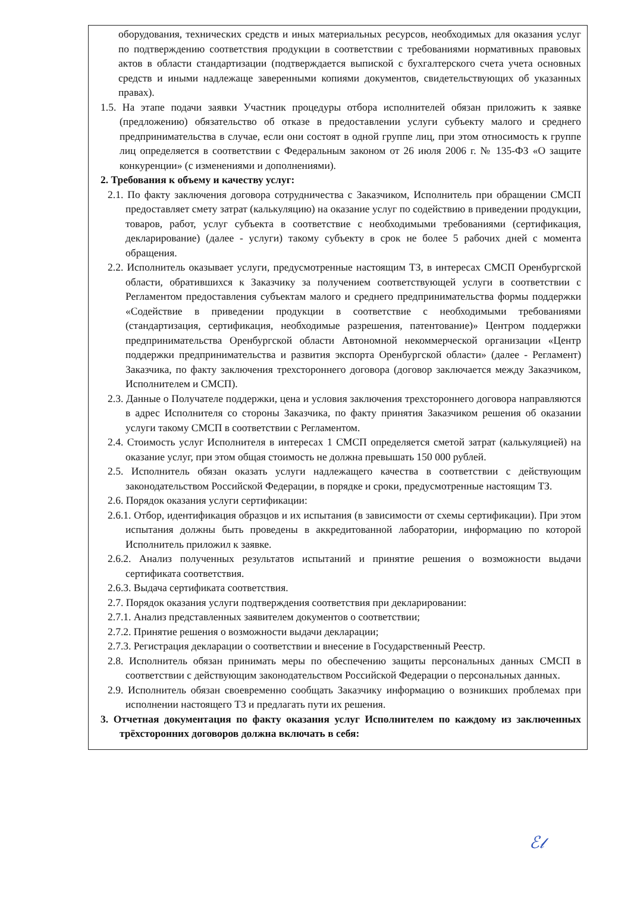оборудования, технических средств и иных материальных ресурсов, необходимых для оказания услуг по подтверждению соответствия продукции в соответствии с требованиями нормативных правовых актов в области стандартизации (подтверждается выпиской с бухгалтерского счета учета основных средств и иными надлежаще заверенными копиями документов, свидетельствующих об указанных правах).
1.5. На этапе подачи заявки Участник процедуры отбора исполнителей обязан приложить к заявке (предложению) обязательство об отказе в предоставлении услуги субъекту малого и среднего предпринимательства в случае, если они состоят в одной группе лиц, при этом относимость к группе лиц определяется в соответствии с Федеральным законом от 26 июля 2006 г. № 135-ФЗ «О защите конкуренции» (с изменениями и дополнениями).
2. Требования к объему и качеству услуг:
2.1. По факту заключения договора сотрудничества с Заказчиком, Исполнитель при обращении СМСП предоставляет смету затрат (калькуляцию) на оказание услуг по содействию в приведении продукции, товаров, работ, услуг субъекта в соответствие с необходимыми требованиями (сертификация, декларирование) (далее - услуги) такому субъекту в срок не более 5 рабочих дней с момента обращения.
2.2. Исполнитель оказывает услуги, предусмотренные настоящим ТЗ, в интересах СМСП Оренбургской области, обратившихся к Заказчику за получением соответствующей услуги в соответствии с Регламентом предоставления субъектам малого и среднего предпринимательства формы поддержки «Содействие в приведении продукции в соответствие с необходимыми требованиями (стандартизация, сертификация, необходимые разрешения, патентование)» Центром поддержки предпринимательства Оренбургской области Автономной некоммерческой организации «Центр поддержки предпринимательства и развития экспорта Оренбургской области» (далее - Регламент) Заказчика, по факту заключения трехстороннего договора (договор заключается между Заказчиком, Исполнителем и СМСП).
2.3. Данные о Получателе поддержки, цена и условия заключения трехстороннего договора направляются в адрес Исполнителя со стороны Заказчика, по факту принятия Заказчиком решения об оказании услуги такому СМСП в соответствии с Регламентом.
2.4. Стоимость услуг Исполнителя в интересах 1 СМСП определяется сметой затрат (калькуляцией) на оказание услуг, при этом общая стоимость не должна превышать 150 000 рублей.
2.5. Исполнитель обязан оказать услуги надлежащего качества в соответствии с действующим законодательством Российской Федерации, в порядке и сроки, предусмотренные настоящим ТЗ.
2.6. Порядок оказания услуги сертификации:
2.6.1. Отбор, идентификация образцов и их испытания (в зависимости от схемы сертификации). При этом испытания должны быть проведены в аккредитованной лаборатории, информацию по которой Исполнитель приложил к заявке.
2.6.2. Анализ полученных результатов испытаний и принятие решения о возможности выдачи сертификата соответствия.
2.6.3. Выдача сертификата соответствия.
2.7. Порядок оказания услуги подтверждения соответствия при декларировании:
2.7.1. Анализ представленных заявителем документов о соответствии;
2.7.2. Принятие решения о возможности выдачи декларации;
2.7.3. Регистрация декларации о соответствии и внесение в Государственный Реестр.
2.8. Исполнитель обязан принимать меры по обеспечению защиты персональных данных СМСП в соответствии с действующим законодательством Российской Федерации о персональных данных.
2.9. Исполнитель обязан своевременно сообщать Заказчику информацию о возникших проблемах при исполнении настоящего ТЗ и предлагать пути их решения.
3. Отчетная документация по факту оказания услуг Исполнителем по каждому из заключенных трёхсторонних договоров должна включать в себя:
ℰ𝓁